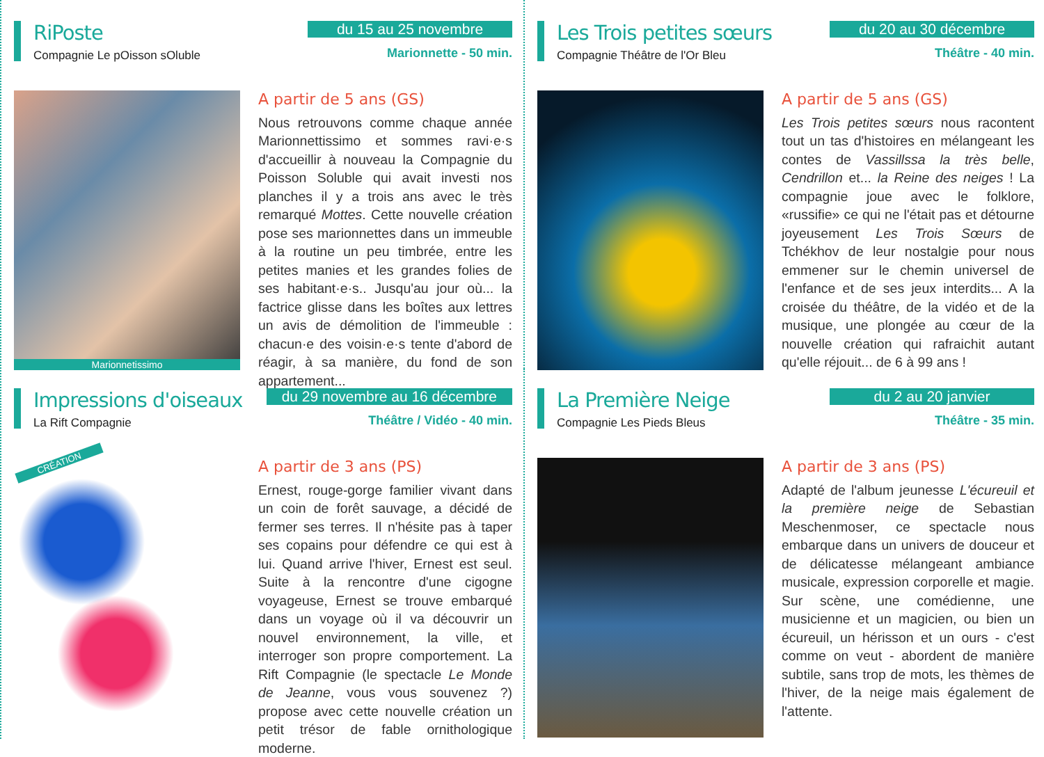RiPoste
Compagnie Le pOisson sOluble
du 15 au 25 novembre
Marionnette - 50 min.
Marionnetissimo
A partir de 5 ans (GS)
Nous retrouvons comme chaque année Marionnettissimo et sommes ravi·e·s d'accueillir à nouveau la Compagnie du Poisson Soluble qui avait investi nos planches il y a trois ans avec le très remarqué Mottes. Cette nouvelle création pose ses marionnettes dans un immeuble à la routine un peu timbrée, entre les petites manies et les grandes folies de ses habitant·e·s.. Jusqu'au jour où... la factrice glisse dans les boîtes aux lettres un avis de démolition de l'immeuble : chacun·e des voisin·e·s tente d'abord de réagir, à sa manière, du fond de son appartement...
Les Trois petites sœurs
Compagnie Théâtre de l'Or Bleu
du 20 au 30 décembre
Théâtre - 40 min.
A partir de 5 ans (GS)
Les Trois petites sœurs nous racontent tout un tas d'histoires en mélangeant les contes de Vassillssa la très belle, Cendrillon et... la Reine des neiges ! La compagnie joue avec le folklore, «russifie» ce qui ne l'était pas et détourne joyeusement Les Trois Sœurs de Tchékhov de leur nostalgie pour nous emmener sur le chemin universel de l'enfance et de ses jeux interdits... A la croisée du théâtre, de la vidéo et de la musique, une plongée au cœur de la nouvelle création qui rafraichit autant qu'elle réjouit... de 6 à 99 ans !
Impressions d'oiseaux
La Rift Compagnie
du 29 novembre au 16 décembre
Théâtre / Vidéo - 40 min.
CRÉATION
A partir de 3 ans (PS)
Ernest, rouge-gorge familier vivant dans un coin de forêt sauvage, a décidé de fermer ses terres. Il n'hésite pas à taper ses copains pour défendre ce qui est à lui. Quand arrive l'hiver, Ernest est seul. Suite à la rencontre d'une cigogne voyageuse, Ernest se trouve embarqué dans un voyage où il va découvrir un nouvel environnement, la ville, et interroger son propre comportement. La Rift Compagnie (le spectacle Le Monde de Jeanne, vous vous souvenez ?) propose avec cette nouvelle création un petit trésor de fable ornithologique moderne.
La Première Neige
Compagnie Les Pieds Bleus
du 2 au 20 janvier
Théâtre - 35 min.
A partir de 3 ans (PS)
Adapté de l'album jeunesse L'écureuil et la première neige de Sebastian Meschenmoser, ce spectacle nous embarque dans un univers de douceur et de délicatesse mélangeant ambiance musicale, expression corporelle et magie. Sur scène, une comédienne, une musicienne et un magicien, ou bien un écureuil, un hérisson et un ours - c'est comme on veut - abordent de manière subtile, sans trop de mots, les thèmes de l'hiver, de la neige mais également de l'attente.